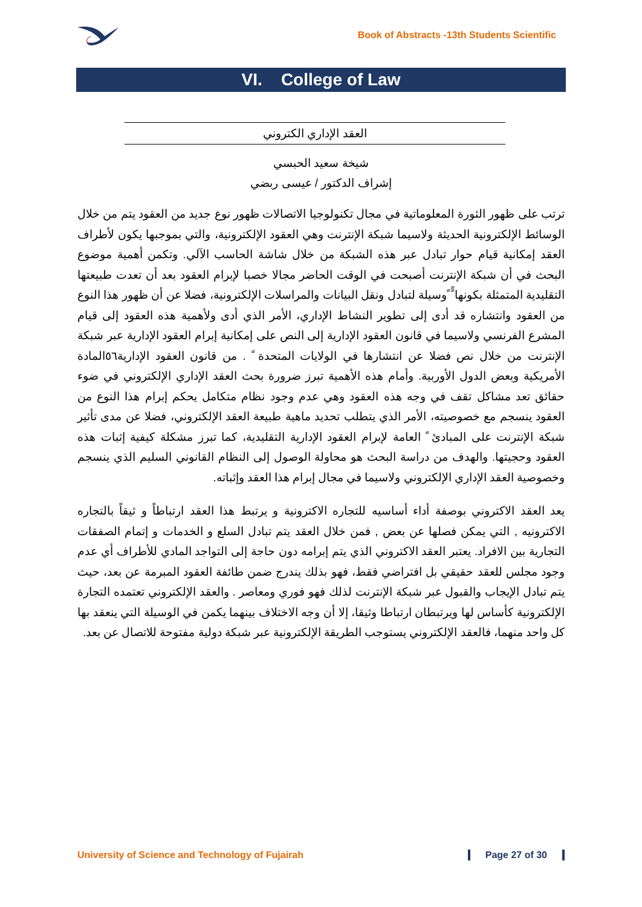Book of Abstracts -13th Students Scientific
VI. College of Law
العقد الإداري الكتروني
شيخة سعيد الحبسي
إشراف الدكتور / عيسى ربضي
ترتب على ظهور الثورة المعلوماتية في مجال تكنولوجيا الاتصالات ظهور نوع جديد من العقود يتم من خلال الوسائط الإلكترونية الحديثة ولاسيما شبكة الإنترنت وهي العقود الإلكترونية، والتي بموجبها يكون لأطراف العقد إمكانية قيام حوار تبادل عبر هذه الشبكة من خلال شاشة الحاسب الآلي. وتكمن أهمية موضوع البحث في أن شبكة الإنترنت أصبحت في الوقت الحاضر مجالا خصبا لإبرام العقود بعد أن تعدت طبيعتها التقليدية المتمثلة بكونها ًً ًوسيلة لتبادل ونقل البيانات والمراسلات الإلكترونية، فضلا عن أن ظهور هذا النوع من العقود وانتشاره قد أدى إلى تطوير النشاط الإداري، الأمر الذي أدى ولأهمية هذه العقود إلى قيام المشرع الفرنسي ولاسيما في قانون العقود الإدارية إلى النص على إمكانية إبرام العقود الإدارية عبر شبكة الإنترنت من خلال نص فضلا عن انتشارها في الولايات المتحدة ً . من قانون العقود الإدارية٥٦المادة الأمريكية وبعض الدول الأوربية. وأمام هذه الأهمية تبرز ضرورة بحث العقد الإداري الإلكتروني في ضوء حقائق تعد مشاكل تقف في وجه هذه العقود وهي عدم وجود نظام متكامل يحكم إبرام هذا النوع من العقود ينسجم مع خصوصيته، الأمر الذي يتطلب تحديد ماهية طبيعة العقد الإلكتروني، فضلا عن مدى تأثير شبكة الإنترنت على المبادئ ً العامة لإبرام العقود الإدارية التقليدية، كما تبرز مشكلة كيفية إثبات هذه العقود وحجيتها. والهدف من دراسة البحث هو محاولة الوصول إلى النظام القانوني السليم الذي ينسجم وخصوصية العقد الإداري الإلكتروني ولاسيما في مجال إبرام هذا العقد وإثباته.
يعد العقد الاكتروني بوصفة أداء أساسيه للتجاره الاكترونية و يرتبط هذا العقد ارتباطاً و ثيقاً بالتجاره الاكترونيه , التي يمكن فصلها عن بعض , فمن خلال العقد يتم تبادل السلع و الخدمات و إتمام الصفقات التجارية بين الافراد. يعتبر العقد الاكتروني الذي يتم إبرامه دون حاجة إلى التواجد المادي للأطراف أي عدم وجود مجلس للعقد حقيقي بل افتراضي فقط، فهو بذلك يندرج ضمن طائفة العقود المبرمة عن بعد، حيث يتم تبادل الإيجاب والقبول عبر شبكة الإنترنت لذلك فهو فوري ومعاصر . والعقد الإلكتروني تعتمده التجارة الإلكترونية كأساس لها ويرتبطان ارتباطا وثيقا، إلا أن وجه الاختلاف بينهما يكمن في الوسيلة التي ينعقد بها كل واحد منهما، فالعقد الإلكتروني يستوجب الطريقة الإلكترونية عبر شبكة دولية مفتوحة للاتصال عن بعد.
University of Science and Technology of Fujairah Page 27 of 30